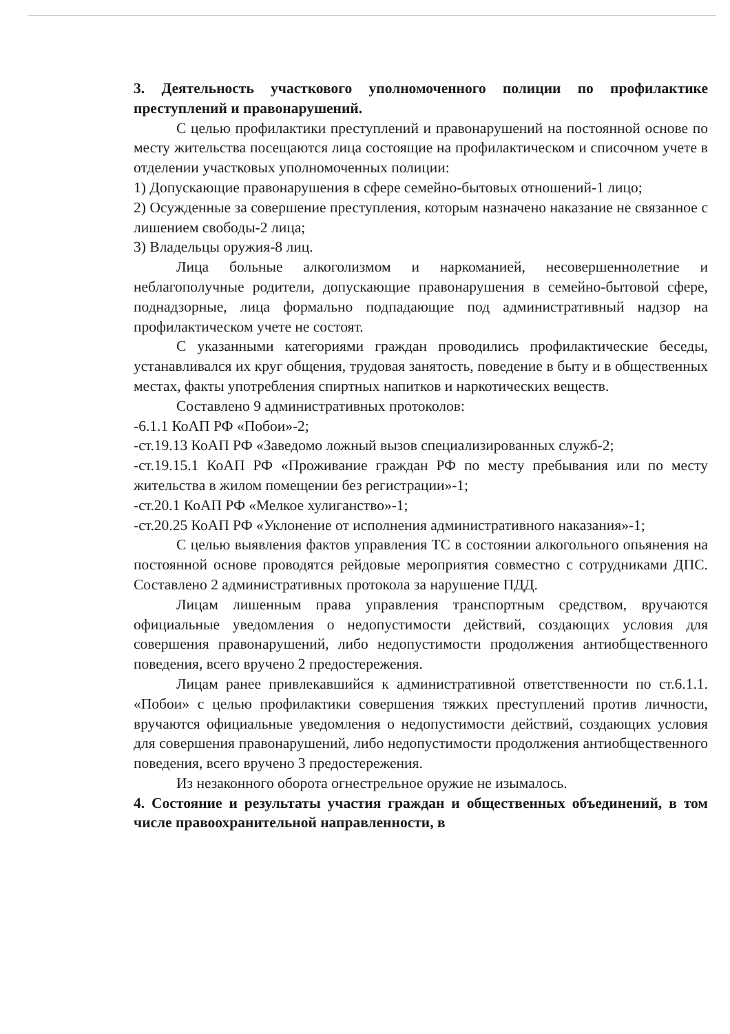3. Деятельность участкового уполномоченного полиции по профилактике преступлений и правонарушений.
С целью профилактики преступлений и правонарушений на постоянной основе по месту жительства посещаются лица состоящие на профилактическом и списочном учете в отделении участковых уполномоченных полиции:
1) Допускающие правонарушения в сфере семейно-бытовых отношений-1 лицо;
2) Осужденные за совершение преступления, которым назначено наказание не связанное с лишением свободы-2 лица;
3) Владельцы оружия-8 лиц.
Лица больные алкоголизмом и наркоманией, несовершеннолетние и неблагополучные родители, допускающие правонарушения в семейно-бытовой сфере, поднадзорные, лица формально подпадающие под административный надзор на профилактическом учете не состоят.
С указанными категориями граждан проводились профилактические беседы, устанавливался их круг общения, трудовая занятость, поведение в быту и в общественных местах, факты употребления спиртных напитков и наркотических веществ.
Составлено 9 административных протоколов:
-6.1.1 КоАП РФ «Побои»-2;
-ст.19.13 КоАП РФ «Заведомо ложный вызов специализированных служб-2;
-ст.19.15.1 КоАП РФ «Проживание граждан РФ по месту пребывания или по месту жительства в жилом помещении без регистрации»-1;
-ст.20.1 КоАП РФ «Мелкое хулиганство»-1;
-ст.20.25 КоАП РФ «Уклонение от исполнения административного наказания»-1;
С целью выявления фактов управления ТС в состоянии алкогольного опьянения на постоянной основе проводятся рейдовые мероприятия совместно с сотрудниками ДПС. Составлено 2 административных протокола за нарушение ПДД.
Лицам лишенным права управления транспортным средством, вручаются официальные уведомления о недопустимости действий, создающих условия для совершения правонарушений, либо недопустимости продолжения антиобщественного поведения, всего вручено 2 предостережения.
Лицам ранее привлекавшийся к административной ответственности по ст.6.1.1. «Побои» с целью профилактики совершения тяжких преступлений против личности, вручаются официальные уведомления о недопустимости действий, создающих условия для совершения правонарушений, либо недопустимости продолжения антиобщественного поведения, всего вручено 3 предостережения.
Из незаконного оборота огнестрельное оружие не изымалось.
4. Состояние и результаты участия граждан и общественных объединений, в том числе правоохранительной направленности, в